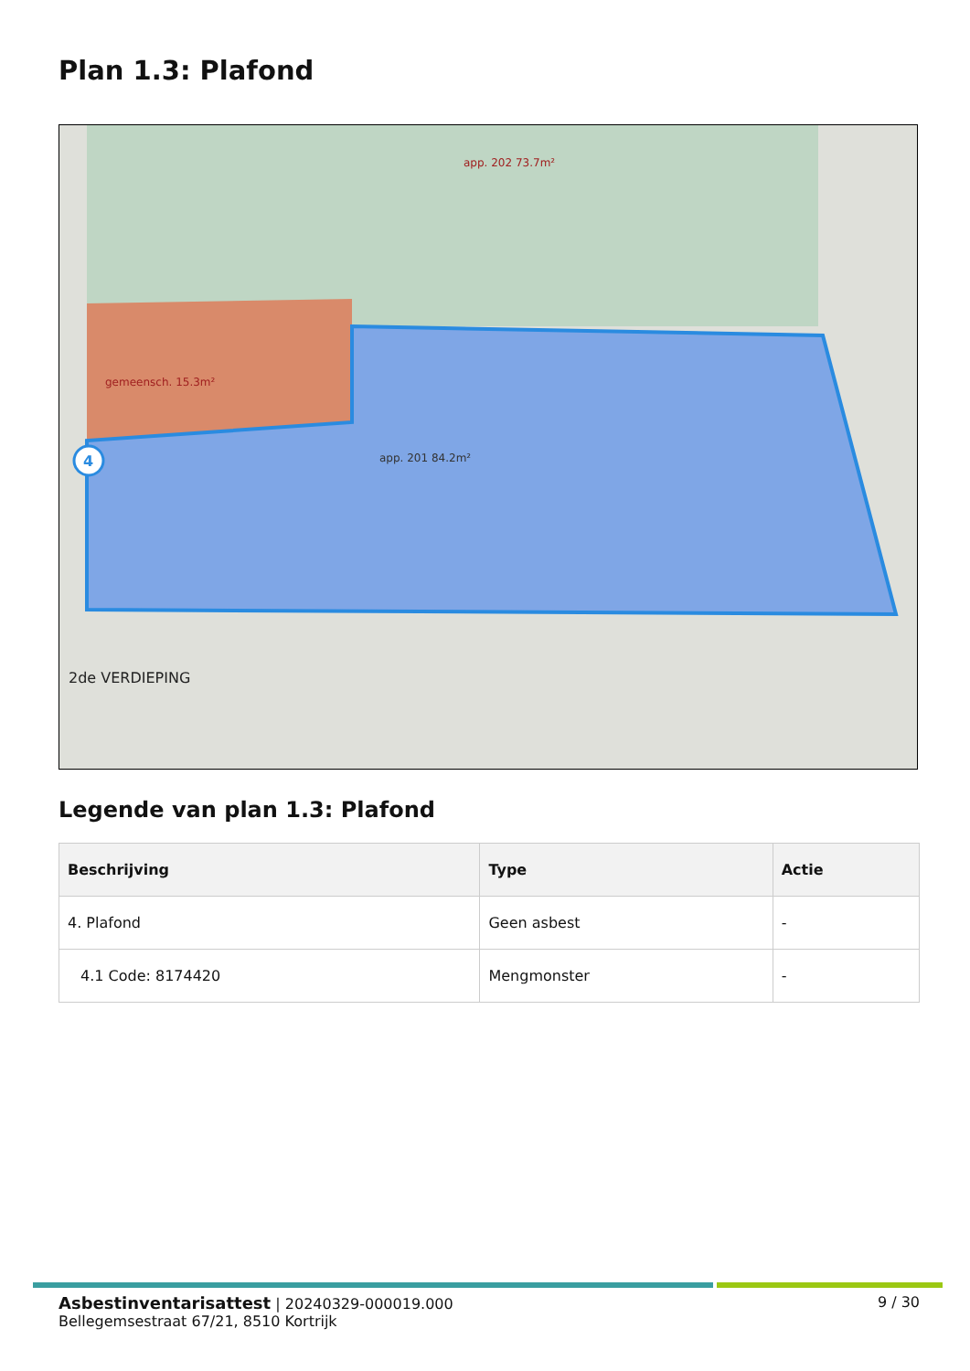Plan 1.3: Plafond
4
app. 202 73.7m²
gemeensch. 15.3m²
app. 201 84.2m²
2de VERDIEPING
Legende van plan 1.3: Plafond
| Beschrijving | Type | Actie |
| --- | --- | --- |
| 4. Plafond | Geen asbest | - |
| 4.1 Code: 8174420 | Mengmonster | - |
Asbestinventarisattest | 20240329-000019.000 9 / 30
Bellegemsestraat 67/21, 8510 Kortrijk